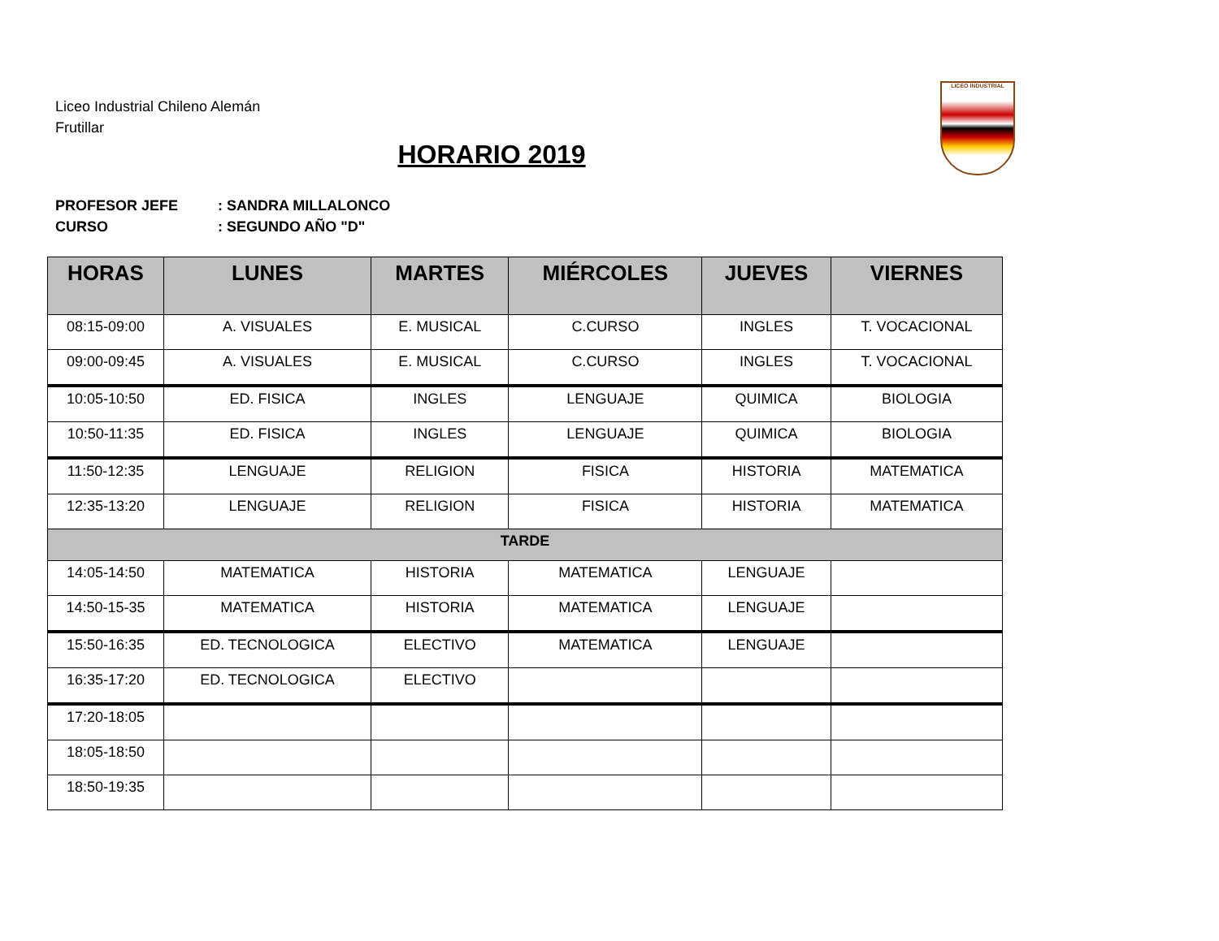Liceo Industrial Chileno Alemán
Frutillar
LICEO INDUSTRIAL
HORARIO 2019
PROFESOR JEFE: SANDRA MILLALONCO
CURSO: SEGUNDO AÑO "D"
| HORAS | LUNES | MARTES | MIÉRCOLES | JUEVES | VIERNES |
| --- | --- | --- | --- | --- | --- |
| 08:15-09:00 | A. VISUALES | E. MUSICAL | C.CURSO | INGLES | T. VOCACIONAL |
| 09:00-09:45 | A. VISUALES | E. MUSICAL | C.CURSO | INGLES | T. VOCACIONAL |
| 10:05-10:50 | ED. FISICA | INGLES | LENGUAJE | QUIMICA | BIOLOGIA |
| 10:50-11:35 | ED. FISICA | INGLES | LENGUAJE | QUIMICA | BIOLOGIA |
| 11:50-12:35 | LENGUAJE | RELIGION | FISICA | HISTORIA | MATEMATICA |
| 12:35-13:20 | LENGUAJE | RELIGION | FISICA | HISTORIA | MATEMATICA |
| TARDE | | | | | |
| 14:05-14:50 | MATEMATICA | HISTORIA | MATEMATICA | LENGUAJE | |
| 14:50-15-35 | MATEMATICA | HISTORIA | MATEMATICA | LENGUAJE | |
| 15:50-16:35 | ED. TECNOLOGICA | ELECTIVO | MATEMATICA | LENGUAJE | |
| 16:35-17:20 | ED. TECNOLOGICA | ELECTIVO | | | |
| 17:20-18:05 | | | | | |
| 18:05-18:50 | | | | | |
| 18:50-19:35 | | | | | |